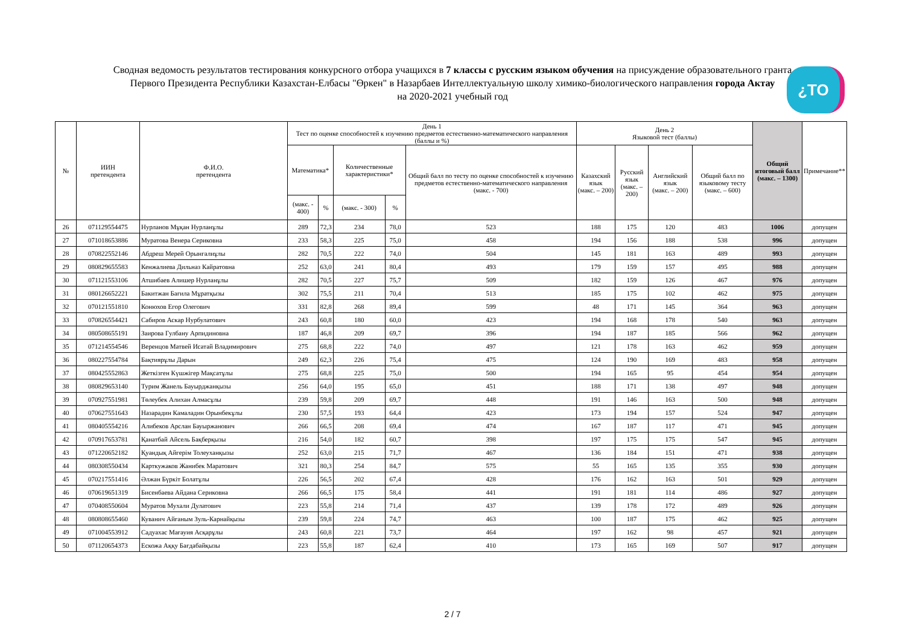Сводная ведомость результатов тестирования конкурсного отбора учащихся в 7 классы с русским языком обучения на присуждение образовательного гранта
Первого Президента Республики Казахстан-Елбасы "Өркен" в Назарбаев Интеллектуальную школу химико-биологического направления города Актау
на 2020-2021 учебный год
¿TO
| № | ИИН претендента | Ф.И.О. претендента | День 1 Тест по оценке способностей к изучению предметов естественно-математического направления (баллы и %) | | | | | День 2 Языковой тест (баллы) | | | | Общий итоговый балл (макс. – 1300) | Примечание** |
| --- | --- | --- | --- | --- | --- | --- | --- | --- | --- | --- | --- | --- | --- |
| | | | Математика* | | Количественные характеристики* | | Общий балл по тесту по оценке способностей к изучению предметов естественно-математического направления (макс. - 700) | Казахский язык (макс. – 200) | Русский язык (макс. – 200) | Английский язык (макс. – 200) | Общий балл по языковому тесту (макс. – 600) | | |
| | | | (макс. - 400) | % | (макс. - 300) | % | | | | | | | |
| 26 | 071129554475 | Нурланов Мұқан Нурланұлы | 289 | 72,3 | 234 | 78,0 | 523 | 188 | 175 | 120 | 483 | 1006 | допущен |
| 27 | 071018653886 | Муратова Венера Сериковна | 233 | 58,3 | 225 | 75,0 | 458 | 194 | 156 | 188 | 538 | 996 | допущен |
| 28 | 070822552146 | Абдреш Мерей Орынгалиұлы | 282 | 70,5 | 222 | 74,0 | 504 | 145 | 181 | 163 | 489 | 993 | допущен |
| 29 | 080829655583 | Кенжалиева Дильназ Кайратовна | 252 | 63,0 | 241 | 80,4 | 493 | 179 | 159 | 157 | 495 | 988 | допущен |
| 30 | 071121553106 | Атшибаев Алишер Нурланұлы | 282 | 70,5 | 227 | 75,7 | 509 | 182 | 159 | 126 | 467 | 976 | допущен |
| 31 | 080126652221 | Бакитжан Бағила Мұратқызы | 302 | 75,5 | 211 | 70,4 | 513 | 185 | 175 | 102 | 462 | 975 | допущен |
| 32 | 070121551810 | Конюхов Егор Олегович | 331 | 82,8 | 268 | 89,4 | 599 | 48 | 171 | 145 | 364 | 963 | допущен |
| 33 | 070826554421 | Сабиров Аскар Нурбулатович | 243 | 60,8 | 180 | 60,0 | 423 | 194 | 168 | 178 | 540 | 963 | допущен |
| 34 | 080508655191 | Заирова Гулбану Арпидиновна | 187 | 46,8 | 209 | 69,7 | 396 | 194 | 187 | 185 | 566 | 962 | допущен |
| 35 | 071214554546 | Веренцов Матвей Исатай Владимирович | 275 | 68,8 | 222 | 74,0 | 497 | 121 | 178 | 163 | 462 | 959 | допущен |
| 36 | 080227554784 | Бақтиярұлы Дарын | 249 | 62,3 | 226 | 75,4 | 475 | 124 | 190 | 169 | 483 | 958 | допущен |
| 37 | 080425552863 | Жеткізген Күшжігер Мақсатұлы | 275 | 68,8 | 225 | 75,0 | 500 | 194 | 165 | 95 | 454 | 954 | допущен |
| 38 | 080829653140 | Турим Жанель Бауырджанқызы | 256 | 64,0 | 195 | 65,0 | 451 | 188 | 171 | 138 | 497 | 948 | допущен |
| 39 | 070927551981 | Төлеубек Алихан Алмасұлы | 239 | 59,8 | 209 | 69,7 | 448 | 191 | 146 | 163 | 500 | 948 | допущен |
| 40 | 070627551643 | Назарадин Камаладин Орынбекұлы | 230 | 57,5 | 193 | 64,4 | 423 | 173 | 194 | 157 | 524 | 947 | допущен |
| 41 | 080405554216 | Алибеков Арслан Бауыржанович | 266 | 66,5 | 208 | 69,4 | 474 | 167 | 187 | 117 | 471 | 945 | допущен |
| 42 | 070917653781 | Қанатбай Айсель Бақберқызы | 216 | 54,0 | 182 | 60,7 | 398 | 197 | 175 | 175 | 547 | 945 | допущен |
| 43 | 071220652182 | Қуандық Айгерім Толеуханқызы | 252 | 63,0 | 215 | 71,7 | 467 | 136 | 184 | 151 | 471 | 938 | допущен |
| 44 | 080308550434 | Карткужаков Жанибек Маратович | 321 | 80,3 | 254 | 84,7 | 575 | 55 | 165 | 135 | 355 | 930 | допущен |
| 45 | 070217551416 | Әлжан Бүркіт Болатұлы | 226 | 56,5 | 202 | 67,4 | 428 | 176 | 162 | 163 | 501 | 929 | допущен |
| 46 | 070619651319 | Бисенбаева Айдана Сериковна | 266 | 66,5 | 175 | 58,4 | 441 | 191 | 181 | 114 | 486 | 927 | допущен |
| 47 | 070408550604 | Муратов Мухали Дулатович | 223 | 55,8 | 214 | 71,4 | 437 | 139 | 178 | 172 | 489 | 926 | допущен |
| 48 | 080808655460 | Куванич Айғаным Зуль-Карнайқызы | 239 | 59,8 | 224 | 74,7 | 463 | 100 | 187 | 175 | 462 | 925 | допущен |
| 49 | 071004553912 | Садуахас Мағауия Асқарұлы | 243 | 60,8 | 221 | 73,7 | 464 | 197 | 162 | 98 | 457 | 921 | допущен |
| 50 | 071120654373 | Ескожа Аққу Бағдабайқызы | 223 | 55,8 | 187 | 62,4 | 410 | 173 | 165 | 169 | 507 | 917 | допущен |
2 / 7